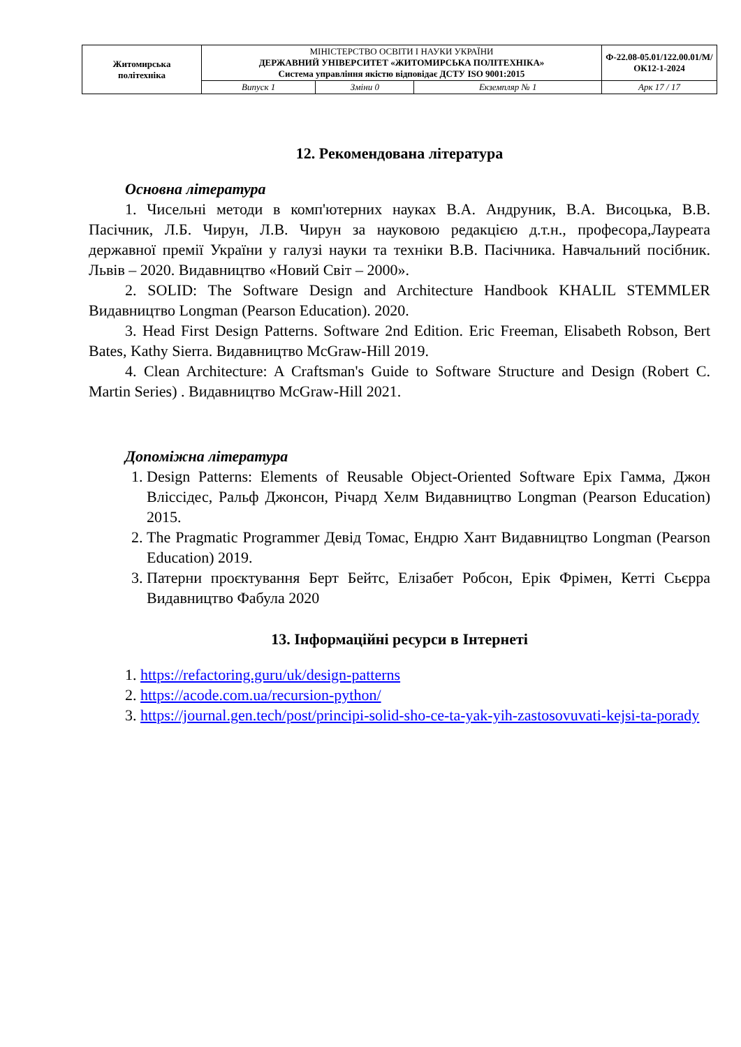| Житомирська політехніка | МІНІСТЕРСТВО ОСВІТИ І НАУКИ УКРАЇНИ ДЕРЖАВНИЙ УНІВЕРСИТЕТ «ЖИТОМИРСЬКА ПОЛІТЕХНІКА» Система управління якістю відповідає ДСТУ ISO 9001:2015 | | | Ф-22.08-05.01/122.00.01/М/ОК12-1-2024 |
| | Випуск 1 | Зміни 0 | Екземпляр № 1 | Арк 17 / 17 |
12. Рекомендована література
Основна література
1. Чисельні методи в комп'ютерних науках В.А. Андруник, В.А. Висоцька, В.В. Пасічник, Л.Б. Чирун, Л.В. Чирун за науковою редакцією д.т.н., професора,Лауреата державної премії України у галузі науки та техніки В.В. Пасічника. Навчальний посібник. Львів – 2020. Видавництво «Новий Світ – 2000».
2. SOLID: The Software Design and Architecture Handbook KHALIL STEMMLER Видавництво Longman (Pearson Education). 2020.
3. Head First Design Patterns. Software 2nd Edition. Eric Freeman, Elisabeth Robson, Bert Bates, Kathy Sierra. Видавництво McGraw-Hill 2019.
4. Clean Architecture: A Craftsman's Guide to Software Structure and Design (Robert C. Martin Series) . Видавництво McGraw-Hill 2021.
Допоміжна література
1. Design Patterns: Elements of Reusable Object-Oriented Software Еріх Гамма, Джон Вліссідес, Ральф Джонсон, Річард Хелм Видавництво Longman (Pearson Education) 2015.
2. The Pragmatic Programmer Девід Томас, Ендрю Хант Видавництво Longman (Pearson Education) 2019.
3. Патерни проєктування Берт Бейтс, Елізабет Робсон, Ерік Фрімен, Кетті Сьєрра Видавництво Фабула 2020
13. Інформаційні ресурси в Інтернеті
1. https://refactoring.guru/uk/design-patterns
2. https://acode.com.ua/recursion-python/
3. https://journal.gen.tech/post/principi-solid-sho-ce-ta-yak-yih-zastosovuvati-kejsi-ta-porady